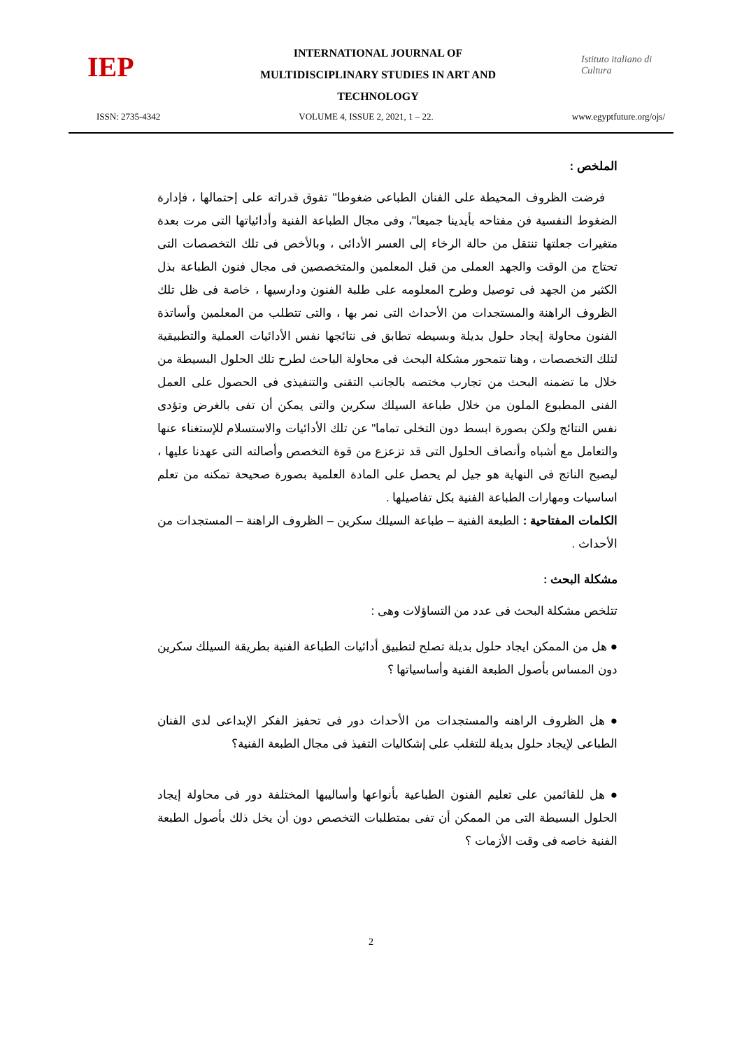IEP
INTERNATIONAL JOURNAL OF
MULTIDISCIPLINARY STUDIES IN ART AND
TECHNOLOGY
Istituto italiano di Cultura
ISSN: 2735-4342 VOLUME 4, ISSUE 2, 2021, 1 – 22. www.egyptfuture.org/ojs/
الملخص :
فرضت الظروف المحيطة على الفنان الطباعى ضغوطا" تفوق قدراته على إحتمالها ، فإدارة الضغوط النفسية فن مفتاحه بأيدينا جميعا"، وفى مجال الطباعة الفنية وأدائياتها التى مرت بعدة متغيرات جعلتها تنتقل من حالة الرخاء إلى العسر الأدائى ، وبالأخص فى تلك التخصصات التى تحتاج من الوقت والجهد العملى من قبل المعلمين والمتخصصين فى مجال فنون الطباعة بذل الكثير من الجهد فى توصيل وطرح المعلومه على طلبة الفنون ودارسيها ، خاصة فى ظل تلك الظروف الراهنة والمستجدات من الأحداث التى نمر بها ، والتى تتطلب من المعلمين وأساتذة الفنون محاولة إيجاد حلول بديلة وبسيطه تطابق فى نتائجها نفس الأدائيات العملية والتطبيقية لتلك التخصصات ، وهنا تتمحور مشكلة البحث فى محاولة الباحث لطرح تلك الحلول البسيطة من خلال ما تضمنه البحث من تجارب مختصه بالجانب التقنى والتنفيذى فى الحصول على العمل الفنى المطبوع الملون من خلال طباعة السيلك سكرين والتى يمكن أن تفى بالغرض وتؤدى نفس النتائج ولكن بصورة ابسط دون التخلى تماما" عن تلك الأدائيات والاستسلام للإستغناء عنها والتعامل مع أشباه وأنصاف الحلول التى قد تزعزع من قوة التخصص وأصالته التى عهدنا عليها ، ليصبح الناتج فى النهاية هو جيل لم يحصل على المادة العلمية بصورة صحيحة تمكنه من تعلم اساسيات ومهارات الطباعة الفنية بكل تفاصيلها .
الكلمات المفتاحية : الطبعة الفنية – طباعة السيلك سكرين – الظروف الراهنة – المستجدات من الأحداث .
مشكلة البحث :
تتلخص مشكلة البحث فى عدد من التساؤلات وهى :
● هل من الممكن ايجاد حلول بديلة تصلح لتطبيق أدائيات الطباعة الفنية بطريقة السيلك سكرين دون المساس بأصول الطبعة الفنية وأساسياتها ؟
● هل الظروف الراهنه والمستجدات من الأحداث دور فى تحفيز الفكر الإبداعى لدى الفنان الطباعى لإيجاد حلول بديلة للتغلب على إشكاليات التفيذ فى مجال الطبعة الفنية؟
● هل للقائمين على تعليم الفنون الطباعية بأنواعها وأساليبها المختلفة دور فى محاولة إيجاد الحلول البسيطة التى من الممكن أن تفى بمتطلبات التخصص دون أن يخل ذلك بأصول الطبعة الفنية خاصه فى وقت الأزمات ؟
2